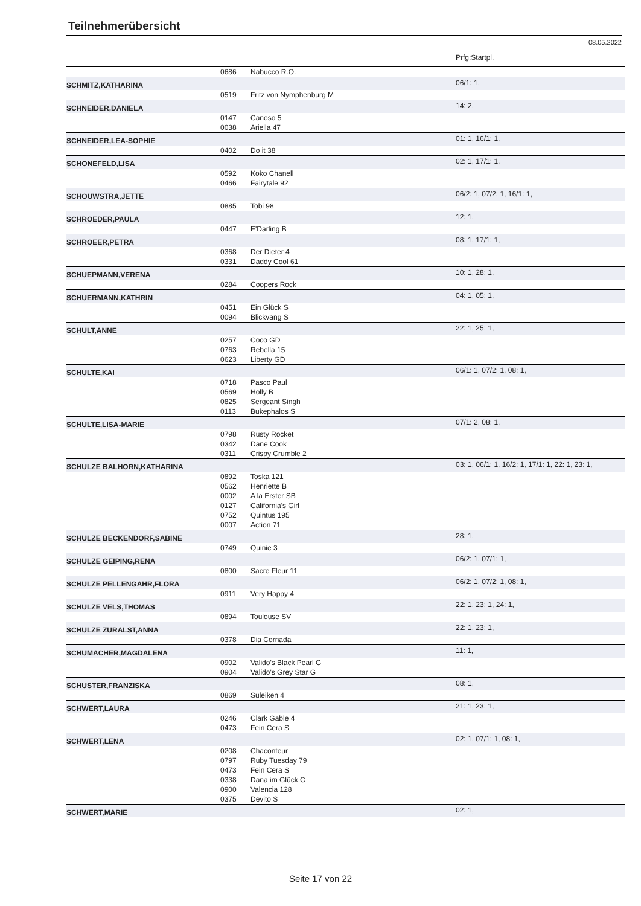Teilnehmerübersicht
08.05.2022
| | | | Prfg:Startpl. |
| | 0686 | Nabucco R.O. | |
| SCHMITZ,KATHARINA | | | 06/1: 1, |
| | 0519 | Fritz von Nymphenburg M | |
| SCHNEIDER,DANIELA | | | 14: 2, |
| | 0147 | Canoso 5 | |
| | 0038 | Ariella 47 | |
| SCHNEIDER,LEA-SOPHIE | | | 01: 1, 16/1: 1, |
| | 0402 | Do it 38 | |
| SCHONEFELD,LISA | | | 02: 1, 17/1: 1, |
| | 0592 | Koko Chanell | |
| | 0466 | Fairytale 92 | |
| SCHOUWSTRA,JETTE | | | 06/2: 1, 07/2: 1, 16/1: 1, |
| | 0885 | Tobi 98 | |
| SCHROEDER,PAULA | | | 12: 1, |
| | 0447 | E'Darling B | |
| SCHROEER,PETRA | | | 08: 1, 17/1: 1, |
| | 0368 | Der Dieter 4 | |
| | 0331 | Daddy Cool 61 | |
| SCHUEPMANN,VERENA | | | 10: 1, 28: 1, |
| | 0284 | Coopers Rock | |
| SCHUERMANN,KATHRIN | | | 04: 1, 05: 1, |
| | 0451 | Ein Glück S | |
| | 0094 | Blickvang S | |
| SCHULT,ANNE | | | 22: 1, 25: 1, |
| | 0257 | Coco GD | |
| | 0763 | Rebella 15 | |
| | 0623 | Liberty GD | |
| SCHULTE,KAI | | | 06/1: 1, 07/2: 1, 08: 1, |
| | 0718 | Pasco Paul | |
| | 0569 | Holly B | |
| | 0825 | Sergeant Singh | |
| | 0113 | Bukephalos S | |
| SCHULTE,LISA-MARIE | | | 07/1: 2, 08: 1, |
| | 0798 | Rusty Rocket | |
| | 0342 | Dane Cook | |
| | 0311 | Crispy Crumble 2 | |
| SCHULZE BALHORN,KATHARINA | | | 03: 1, 06/1: 1, 16/2: 1, 17/1: 1, 22: 1, 23: 1, |
| | 0892 | Toska 121 | |
| | 0562 | Henriette B | |
| | 0002 | A la Erster SB | |
| | 0127 | California's Girl | |
| | 0752 | Quintus 195 | |
| | 0007 | Action 71 | |
| SCHULZE BECKENDORF,SABINE | | | 28: 1, |
| | 0749 | Quinie 3 | |
| SCHULZE GEIPING,RENA | | | 06/2: 1, 07/1: 1, |
| | 0800 | Sacre Fleur 11 | |
| SCHULZE PELLENGAHR,FLORA | | | 06/2: 1, 07/2: 1, 08: 1, |
| | 0911 | Very Happy 4 | |
| SCHULZE VELS,THOMAS | | | 22: 1, 23: 1, 24: 1, |
| | 0894 | Toulouse SV | |
| SCHULZE ZURALST,ANNA | | | 22: 1, 23: 1, |
| | 0378 | Dia Cornada | |
| SCHUMACHER,MAGDALENA | | | 11: 1, |
| | 0902 | Valido's Black Pearl G | |
| | 0904 | Valido's Grey Star G | |
| SCHUSTER,FRANZISKA | | | 08: 1, |
| | 0869 | Suleiken 4 | |
| SCHWERT,LAURA | | | 21: 1, 23: 1, |
| | 0246 | Clark Gable 4 | |
| | 0473 | Fein Cera S | |
| SCHWERT,LENA | | | 02: 1, 07/1: 1, 08: 1, |
| | 0208 | Chaconteur | |
| | 0797 | Ruby Tuesday 79 | |
| | 0473 | Fein Cera S | |
| | 0338 | Dana im Glück C | |
| | 0900 | Valencia 128 | |
| | 0375 | Devito S | |
| SCHWERT,MARIE | | | 02: 1, |
Seite 17 von 22